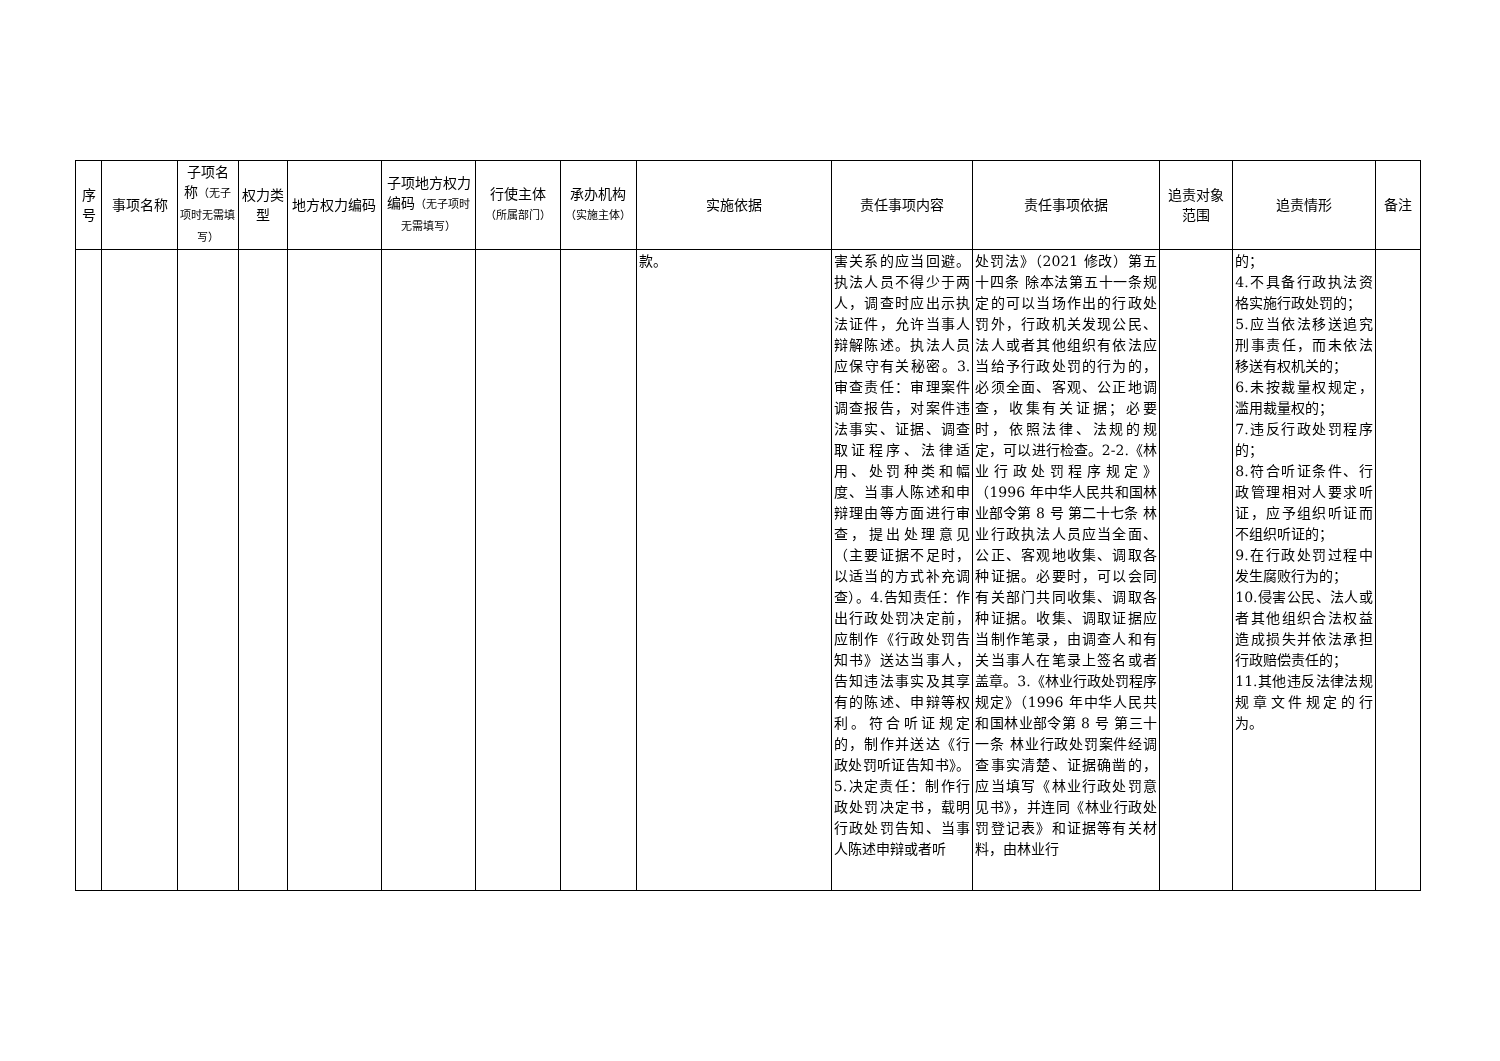| 序号 | 事项名称 | 子项名称 （无子项时无需填写） | 权力类型 | 地方权力编码 | 子项地方权力编码 （无子项时无需填写） | 行使主体 （所属部门） | 承办机构 （实施主体） | 实施依据 | 责任事项内容 | 责任事项依据 | 追责对象范围 | 追责情形 | 备注 |
| --- | --- | --- | --- | --- | --- | --- | --- | --- | --- | --- | --- | --- | --- |
| | | | | | | | | 款。 | 害关系的应当回避。执法人员不得少于两人，调查时应出示执法证件，允许当事人辩解陈述。执法人员应保守有关秘密。3.审查责任：审理案件调查报告，对案件违法事实、证据、调查取证程序、法律适用、处罚种类和幅度、当事人陈述和申辩理由等方面进行审查，提出处理意见（主要证据不足时，以适当的方式补充调查）。4.告知责任：作出行政处罚决定前，应制作《行政处罚告知书》送达当事人，告知违法事实及其享有的陈述、申辩等权利。符合听证规定的，制作并送达《行政处罚听证告知书》。5.决定责任：制作行政处罚决定书，载明行政处罚告知、当事人陈述申辩或者听 | 处罚法》（2021 修改）第五十四条 除本法第五十一条规定的可以当场作出的行政处罚外，行政机关发现公民、法人或者其他组织有依法应当给予行政处罚的行为的，必须全面、客观、公正地调查，收集有关证据；必要时，依照法律、法规的规定，可以进行检查。2-2.《林业行政处罚程序规定》（1996 年中华人民共和国林业部令第 8 号 第二十七条 林业行政执法人员应当全面、公正、客观地收集、调取各种证据。必要时，可以会同有关部门共同收集、调取各种证据。收集、调取证据应当制作笔录，由调查人和有关当事人在笔录上签名或者盖章。3.《林业行政处罚程序规定》（1996 年中华人民共和国林业部令第 8 号 第三十一条 林业行政处罚案件经调查事实清楚、证据确凿的，应当填写《林业行政处罚意见书》，并连同《林业行政处罚登记表》和证据等有关材料，由林业行 | | 的； 4.不具备行政执法资格实施行政处罚的； 5.应当依法移送追究刑事责任，而未依法移送有权机关的； 6.未按裁量权规定，滥用裁量权的； 7.违反行政处罚程序的； 8.符合听证条件、行政管理相对人要求听证，应予组织听证而不组织听证的； 9.在行政处罚过程中发生腐败行为的； 10.侵害公民、法人或者其他组织合法权益造成损失并依法承担行政赔偿责任的； 11.其他违反法律法规规章文件规定的行为。 | |